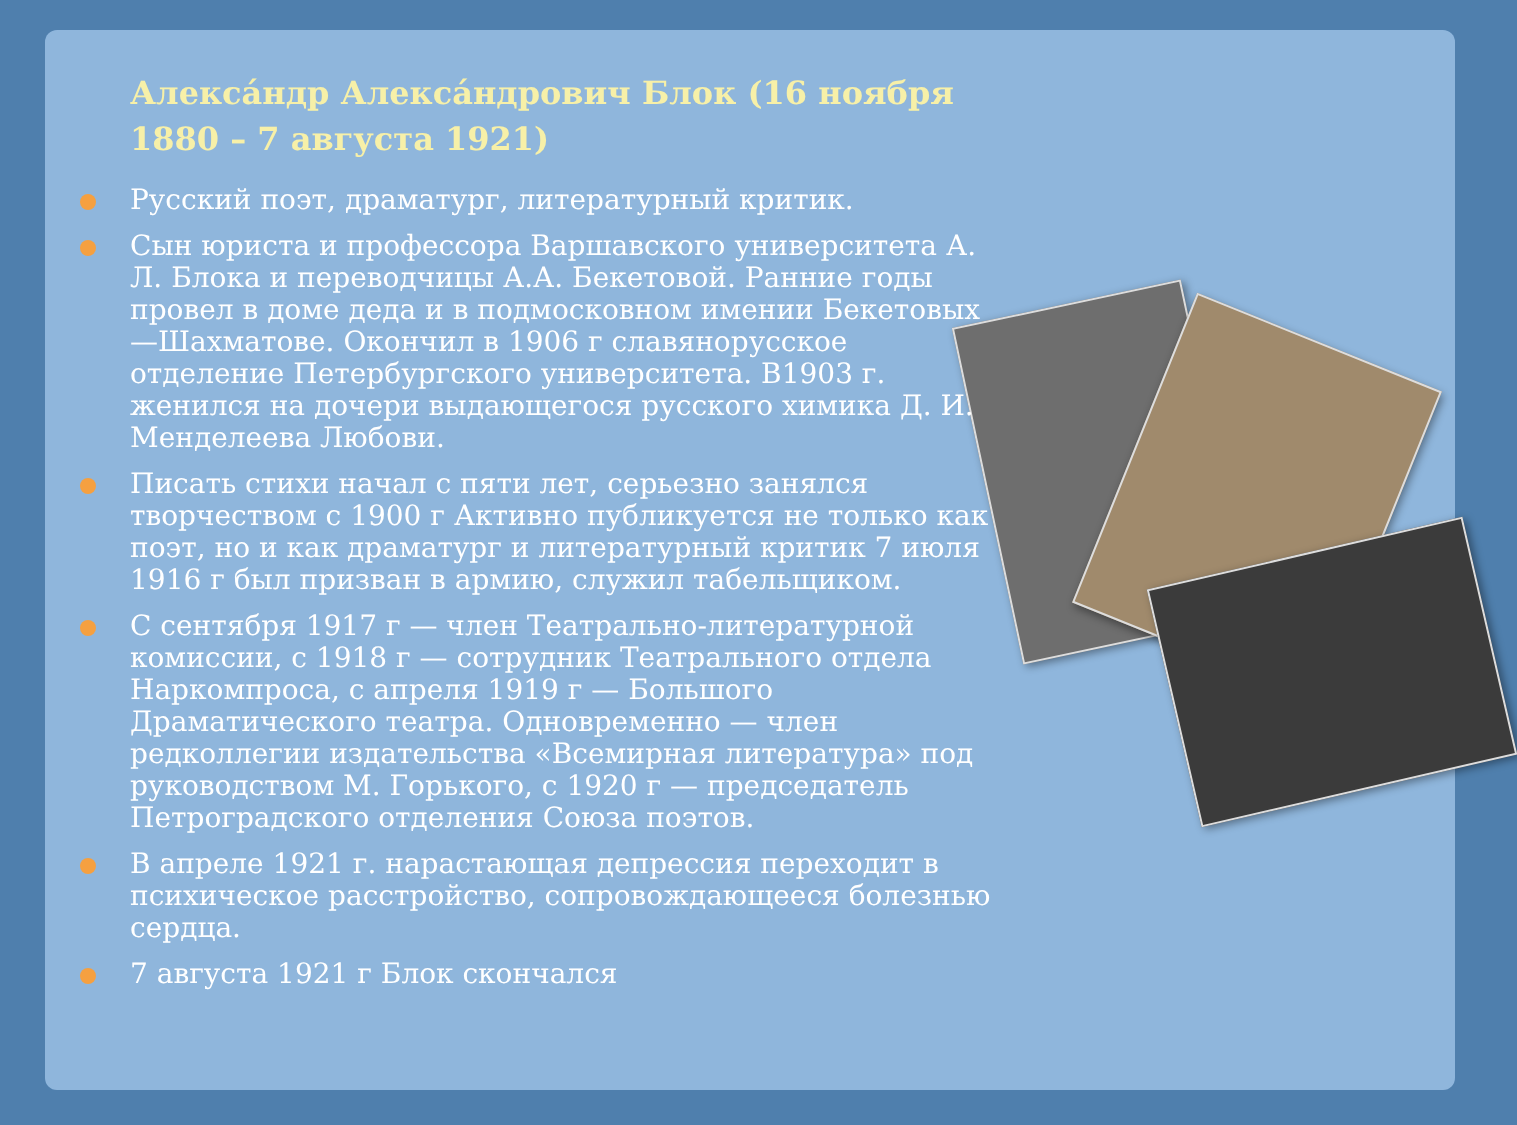Алекса́ндр Алекса́ндрович Блок (16 ноября 1880 – 7 августа 1921)
Русский поэт, драматург, литературный критик.
Сын юриста и профессора Варшавского университета А. Л. Блока и переводчицы А.А. Бекетовой. Ранние годы провел в доме деда и в подмосковном имении Бекетовых —Шахматове. Окончил в 1906 г славянорусское отделение Петербургского университета. В1903 г. женился на дочери выдающегося русского химика Д. И. Менделеева Любови.
Писать стихи начал с пяти лет, серьезно занялся творчеством с 1900 г Активно публикуется не только как поэт, но и как драматург и литературный критик 7 июля 1916 г был призван в армию, служил табельщиком.
С сентября 1917 г — член Театрально-литературной комиссии, с 1918 г — сотрудник Театрального отдела Наркомпроса, с апреля 1919 г — Большого Драматического театра. Одновременно — член редколлегии издательства «Всемирная литература» под руководством М. Горького, с 1920 г — председатель Петроградского отделения Союза поэтов.
В апреле 1921 г. нарастающая депрессия переходит в психическое расстройство, сопровождающееся болезнью сердца.
7 августа 1921 г Блок скончался